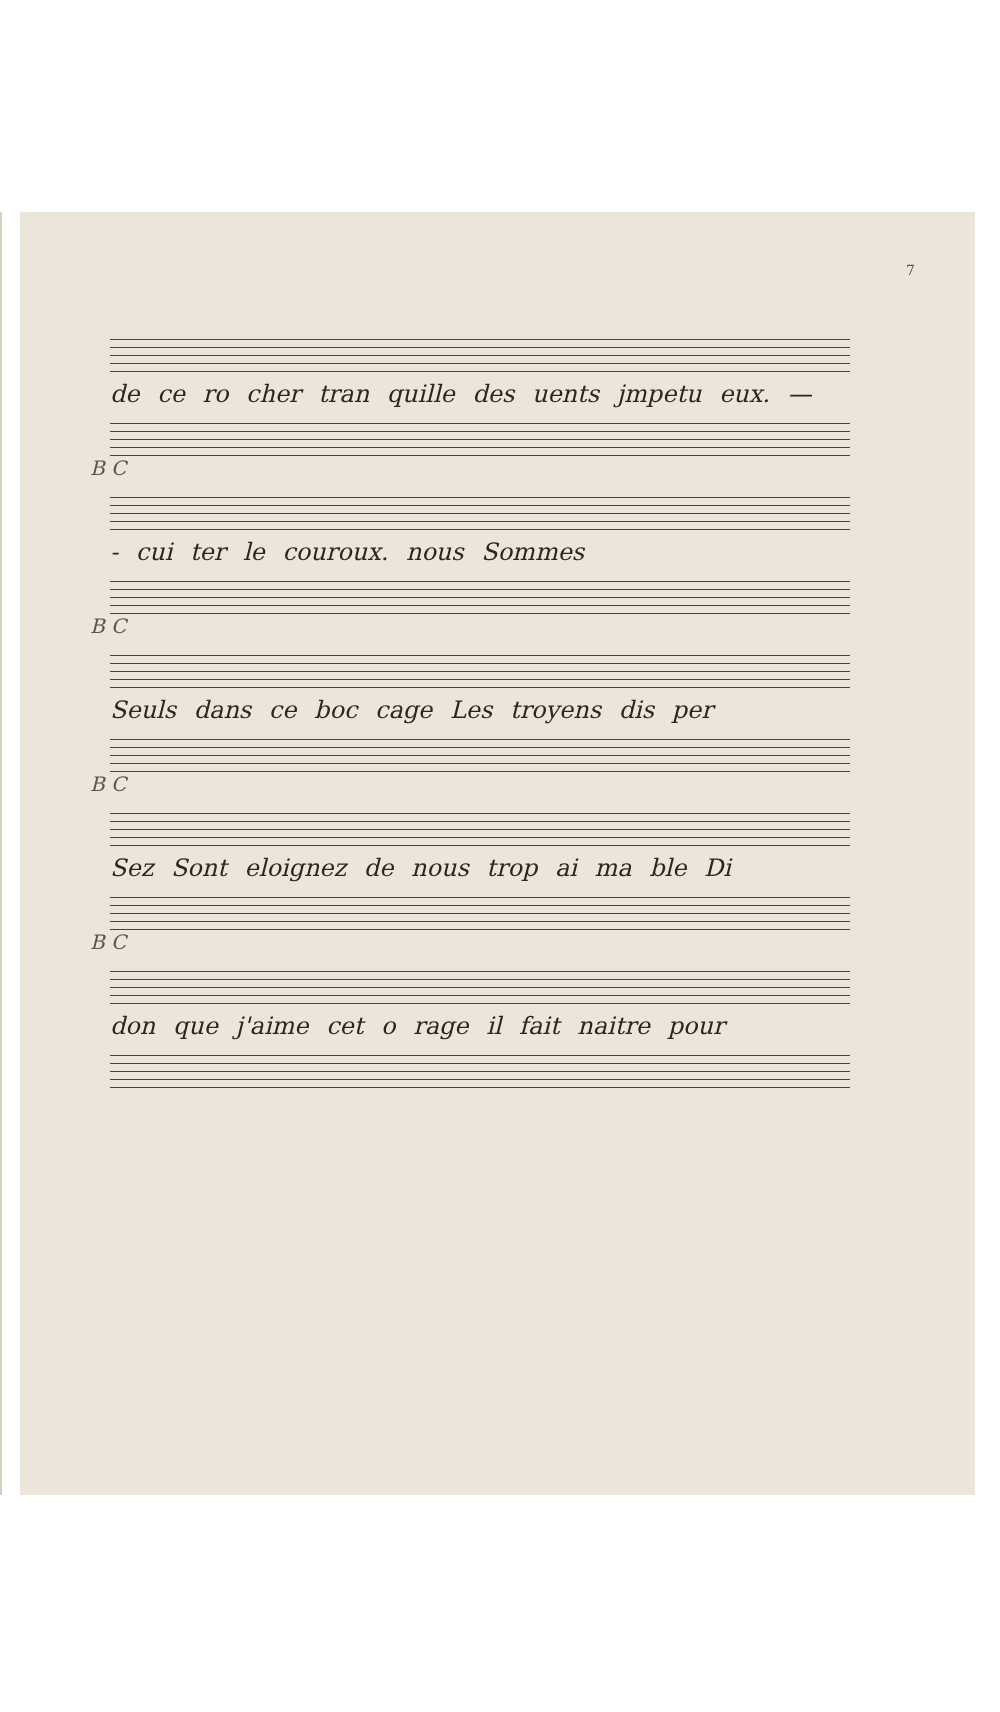7
de ce ro cher tran quille des uents jmpetu eux. —
B C
- cui ter le couroux. nous Sommes
B C
Seuls dans ce boc cage Les troyens dis per
B C
Sez Sont eloignez de nous trop ai ma ble Di
B C
don que j'aime cet o rage il fait naitre pour